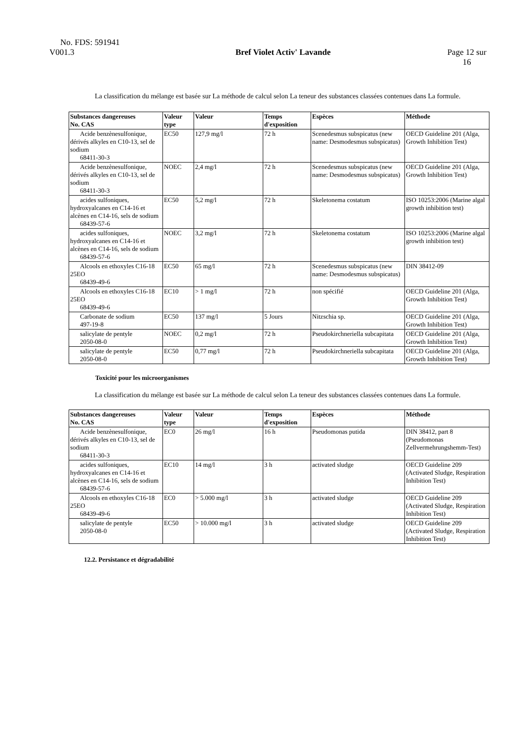No. FDS: 591941
V001.3 Bref Violet Activ' Lavande Page 12 sur
16
La classification du mélange est basée sur La méthode de calcul selon La teneur des substances classées contenues dans La formule.
| Substances dangereuses No. CAS | Valeur type | Valeur | Temps d'exposition | Espèces | Méthode |
| --- | --- | --- | --- | --- | --- |
| Acide benzènesulfonique, dérivés alkyles en C10-13, sel de sodium 68411-30-3 | EC50 | 127,9 mg/l | 72 h | Scenedesmus subspicatus (new name: Desmodesmus subspicatus) | OECD Guideline 201 (Alga, Growth Inhibition Test) |
| Acide benzènesulfonique, dérivés alkyles en C10-13, sel de sodium 68411-30-3 | NOEC | 2,4 mg/l | 72 h | Scenedesmus subspicatus (new name: Desmodesmus subspicatus) | OECD Guideline 201 (Alga, Growth Inhibition Test) |
| acides sulfoniques, hydroxyalcanes en C14-16 et alcènes en C14-16, sels de sodium 68439-57-6 | EC50 | 5,2 mg/l | 72 h | Skeletonema costatum | ISO 10253:2006 (Marine algal growth inhibition test) |
| acides sulfoniques, hydroxyalcanes en C14-16 et alcènes en C14-16, sels de sodium 68439-57-6 | NOEC | 3,2 mg/l | 72 h | Skeletonema costatum | ISO 10253:2006 (Marine algal growth inhibition test) |
| Alcools en ethoxyles C16-18 25EO 68439-49-6 | EC50 | 65 mg/l | 72 h | Scenedesmus subspicatus (new name: Desmodesmus subspicatus) | DIN 38412-09 |
| Alcools en ethoxyles C16-18 25EO 68439-49-6 | EC10 | > 1 mg/l | 72 h | non spécifié | OECD Guideline 201 (Alga, Growth Inhibition Test) |
| Carbonate de sodium 497-19-8 | EC50 | 137 mg/l | 5 Jours | Nitzschia sp. | OECD Guideline 201 (Alga, Growth Inhibition Test) |
| salicylate de pentyle 2050-08-0 | NOEC | 0,2 mg/l | 72 h | Pseudokirchneriella subcapitata | OECD Guideline 201 (Alga, Growth Inhibition Test) |
| salicylate de pentyle 2050-08-0 | EC50 | 0,77 mg/l | 72 h | Pseudokirchneriella subcapitata | OECD Guideline 201 (Alga, Growth Inhibition Test) |
Toxicité pour les microorganismes
La classification du mélange est basée sur La méthode de calcul selon La teneur des substances classées contenues dans La formule.
| Substances dangereuses No. CAS | Valeur type | Valeur | Temps d'exposition | Espèces | Méthode |
| --- | --- | --- | --- | --- | --- |
| Acide benzènesulfonique, dérivés alkyles en C10-13, sel de sodium 68411-30-3 | EC0 | 26 mg/l | 16 h | Pseudomonas putida | DIN 38412, part 8 (Pseudomonas Zellvermehrungshemm-Test) |
| acides sulfoniques, hydroxyalcanes en C14-16 et alcènes en C14-16, sels de sodium 68439-57-6 | EC10 | 14 mg/l | 3 h | activated sludge | OECD Guideline 209 (Activated Sludge, Respiration Inhibition Test) |
| Alcools en ethoxyles C16-18 25EO 68439-49-6 | EC0 | > 5.000 mg/l | 3 h | activated sludge | OECD Guideline 209 (Activated Sludge, Respiration Inhibition Test) |
| salicylate de pentyle 2050-08-0 | EC50 | > 10.000 mg/l | 3 h | activated sludge | OECD Guideline 209 (Activated Sludge, Respiration Inhibition Test) |
12.2. Persistance et dégradabilité